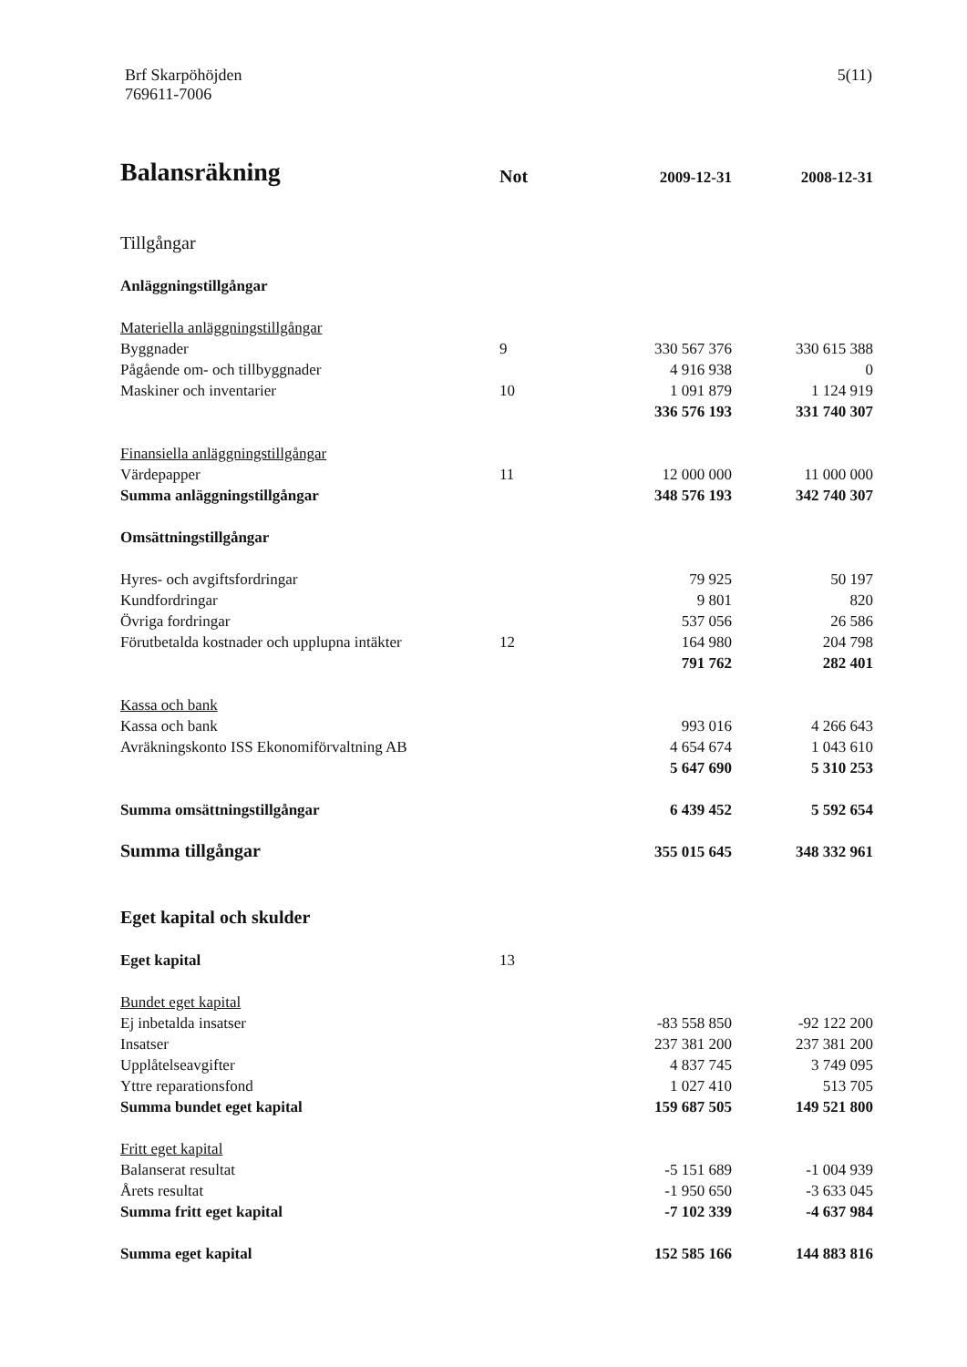Brf Skarpöhöjden
769611-7006
5(11)
| Balansräkning | Not | 2009-12-31 | 2008-12-31 |
| Tillgångar | | | |
| Anläggningstillgångar | | | |
| Materiella anläggningstillgångar | | | |
| Byggnader | 9 | 330 567 376 | 330 615 388 |
| Pågående om- och tillbyggnader | | 4 916 938 | 0 |
| Maskiner och inventarier | 10 | 1 091 879 | 1 124 919 |
| | | 336 576 193 | 331 740 307 |
| Finansiella anläggningstillgångar | | | |
| Värdepapper | 11 | 12 000 000 | 11 000 000 |
| Summa anläggningstillgångar | | 348 576 193 | 342 740 307 |
| Omsättningstillgångar | | | |
| Hyres- och avgiftsfordringar | | 79 925 | 50 197 |
| Kundfordringar | | 9 801 | 820 |
| Övriga fordringar | | 537 056 | 26 586 |
| Förutbetalda kostnader och upplupna intäkter | 12 | 164 980 | 204 798 |
| | | 791 762 | 282 401 |
| Kassa och bank | | | |
| Kassa och bank | | 993 016 | 4 266 643 |
| Avräkningskonto ISS Ekonomiförvaltning AB | | 4 654 674 | 1 043 610 |
| | | 5 647 690 | 5 310 253 |
| Summa omsättningstillgångar | | 6 439 452 | 5 592 654 |
| Summa tillgångar | | 355 015 645 | 348 332 961 |
| Eget kapital och skulder | | | |
| Eget kapital | 13 | | |
| Bundet eget kapital | | | |
| Ej inbetalda insatser | | -83 558 850 | -92 122 200 |
| Insatser | | 237 381 200 | 237 381 200 |
| Upplåtelseavgifter | | 4 837 745 | 3 749 095 |
| Yttre reparationsfond | | 1 027 410 | 513 705 |
| Summa bundet eget kapital | | 159 687 505 | 149 521 800 |
| Fritt eget kapital | | | |
| Balanserat resultat | | -5 151 689 | -1 004 939 |
| Årets resultat | | -1 950 650 | -3 633 045 |
| Summa fritt eget kapital | | -7 102 339 | -4 637 984 |
| Summa eget kapital | | 152 585 166 | 144 883 816 |